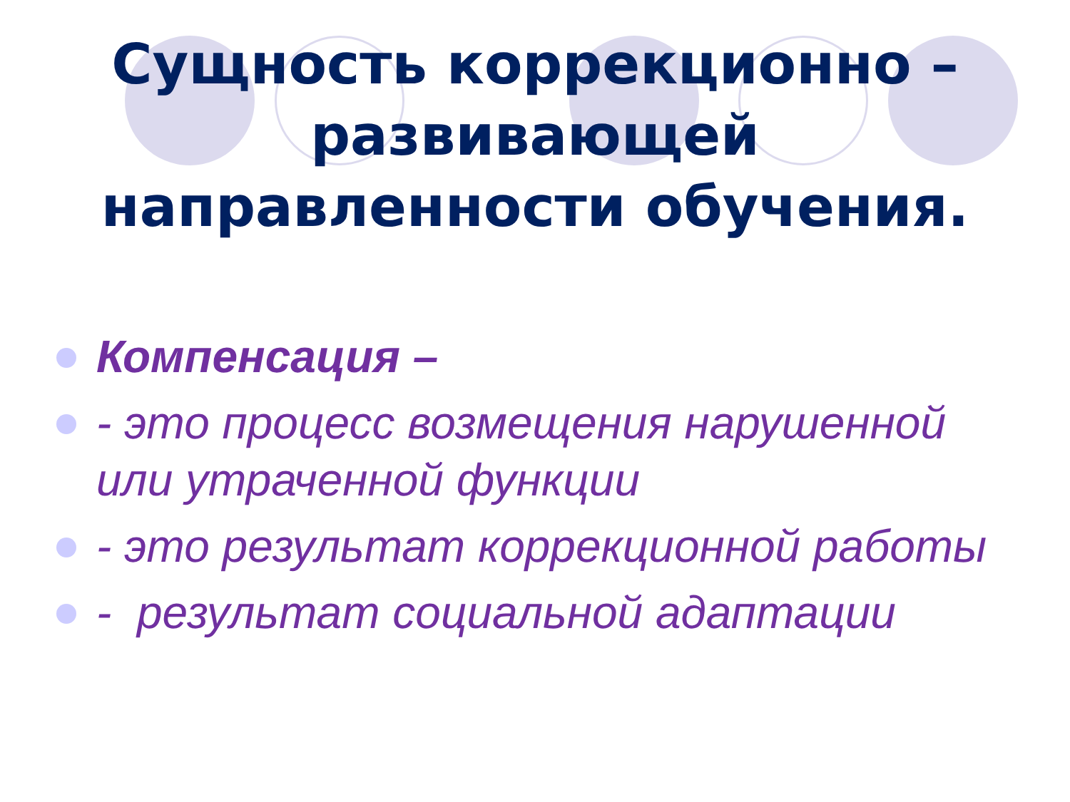Сущность коррекционно – развивающей
направленности обучения.
Компенсация –
- это процесс возмещения нарушенной или утраченной функции
- это результат коррекционной работы
- результат социальной адаптации